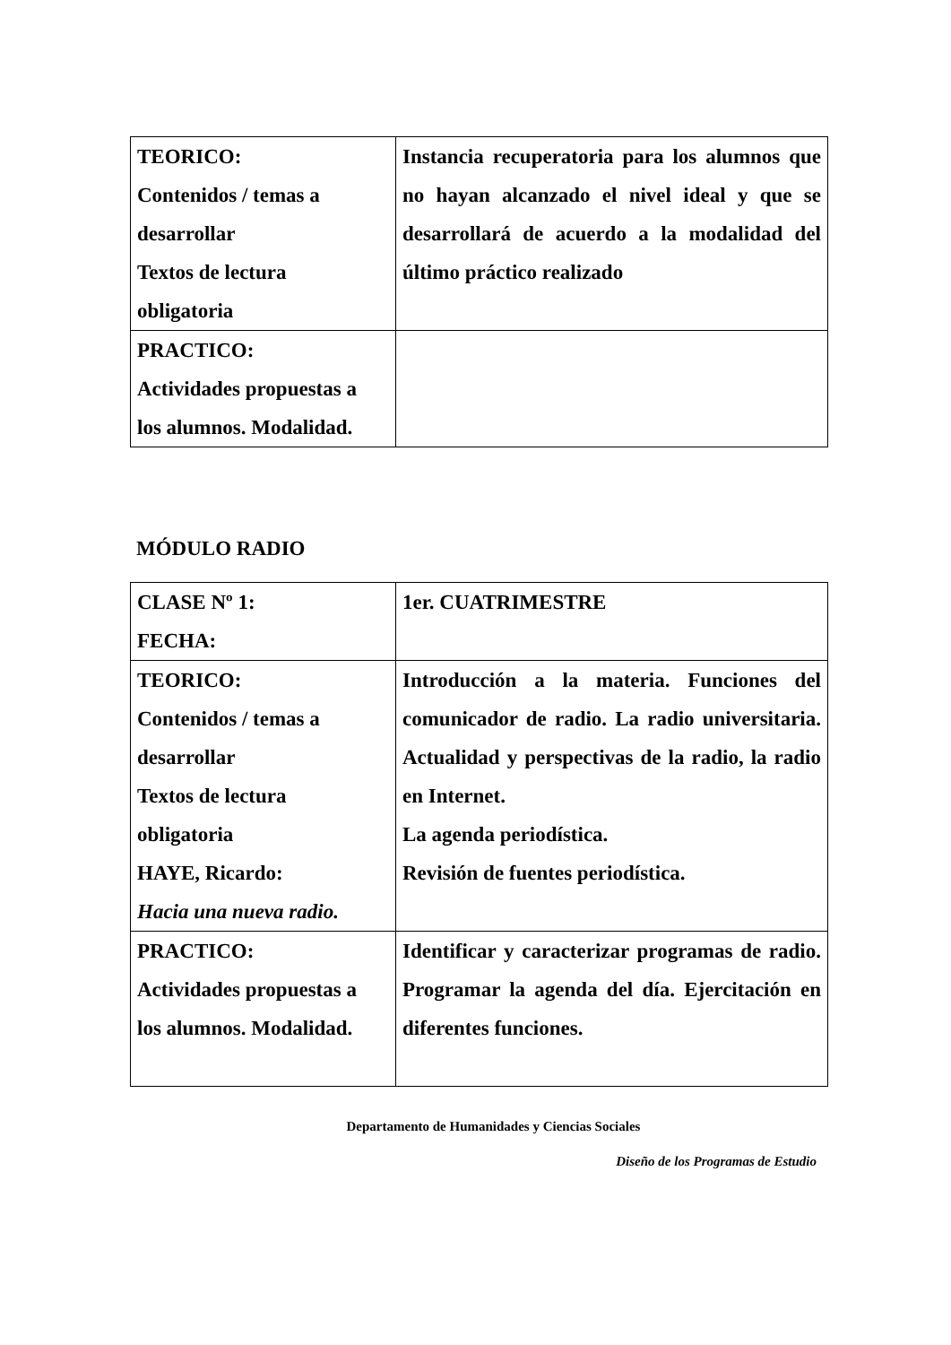| TEORICO: Contenidos / temas a desarrollar Textos de lectura obligatoria | Instancia recuperatoria para los alumnos que no hayan alcanzado el nivel ideal y que se desarrollará de acuerdo a la modalidad del último práctico realizado |
| PRACTICO: Actividades propuestas a los alumnos. Modalidad. | |
MÓDULO RADIO
| CLASE Nº 1: FECHA: | 1er. CUATRIMESTRE |
| TEORICO: Contenidos / temas a desarrollar Textos de lectura obligatoria HAYE, Ricardo: Hacia una nueva radio. | Introducción a la materia. Funciones del comunicador de radio. La radio universitaria. Actualidad y perspectivas de la radio, la radio en Internet. La agenda periodística. Revisión de fuentes periodística. |
| PRACTICO: Actividades propuestas a los alumnos. Modalidad. | Identificar y caracterizar programas de radio. Programar la agenda del día. Ejercitación en diferentes funciones. |
Departamento de Humanidades y Ciencias Sociales
Diseño de los Programas de Estudio